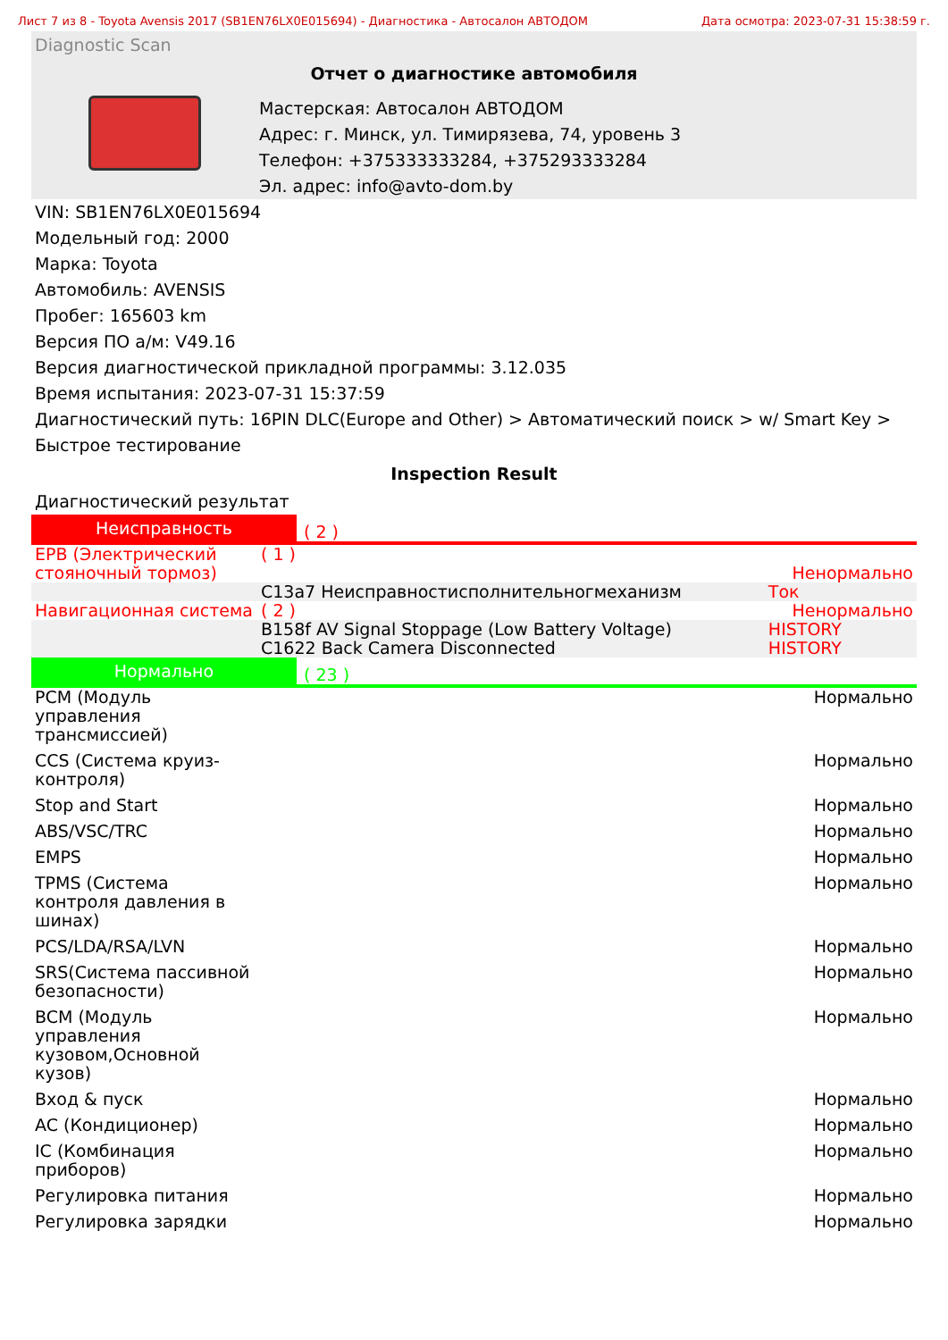Лист 7 из 8 - Toyota Avensis 2017 (SB1EN76LX0E015694) - Диагностика - Автосалон АВТОДОМ Дата осмотра: 2023-07-31 15:38:59 г.
Diagnostic Scan
Отчет о диагностике автомобиля
Мастерская: Автосалон АВТОДОМ
Адрес: г. Минск, ул. Тимирязева, 74, уровень 3
Телефон: +375333333284, +375293333284
Эл. адрес: info@avto-dom.by
VIN: SB1EN76LX0E015694
Модельный год: 2000
Марка: Toyota
Автомобиль: AVENSIS
Пробег: 165603 km
Версия ПО а/м: V49.16
Версия диагностической прикладной программы: 3.12.035
Время испытания: 2023-07-31 15:37:59
Диагностический путь: 16PIN DLC(Europe and Other) > Автоматический поиск > w/ Smart Key > Быстрое тестирование
Inspection Result
Диагностический результат
Неисправность
( 2 )
| EPB (Электрический стояночный тормоз) | ( 1 ) | | Ненормально |
| | C13a7 Неисправностиcполнительногмеханизм | | Ток |
| Навигационная система | ( 2 ) | | Ненормально |
| | B158f AV Signal Stoppage (Low Battery Voltage) | | HISTORY |
| | C1622 Back Camera Disconnected | | HISTORY |
Нормально
( 23 )
| PCM (Модуль управления трансмиссией) | Нормально |
| CCS (Система круиз-контроля) | Нормально |
| Stop and Start | Нормально |
| ABS/VSC/TRC | Нормально |
| EMPS | Нормально |
| TPMS (Система контроля давления в шинах) | Нормально |
| PCS/LDA/RSA/LVN | Нормально |
| SRS(Система пассивной безопасности) | Нормально |
| BCM (Модуль управления кузовом,Основной кузов) | Нормально |
| Вход & пуск | Нормально |
| AC (Кондиционер) | Нормально |
| IC (Комбинация приборов) | Нормально |
| Регулировка питания | Нормально |
| Регулировка зарядки | Нормально |